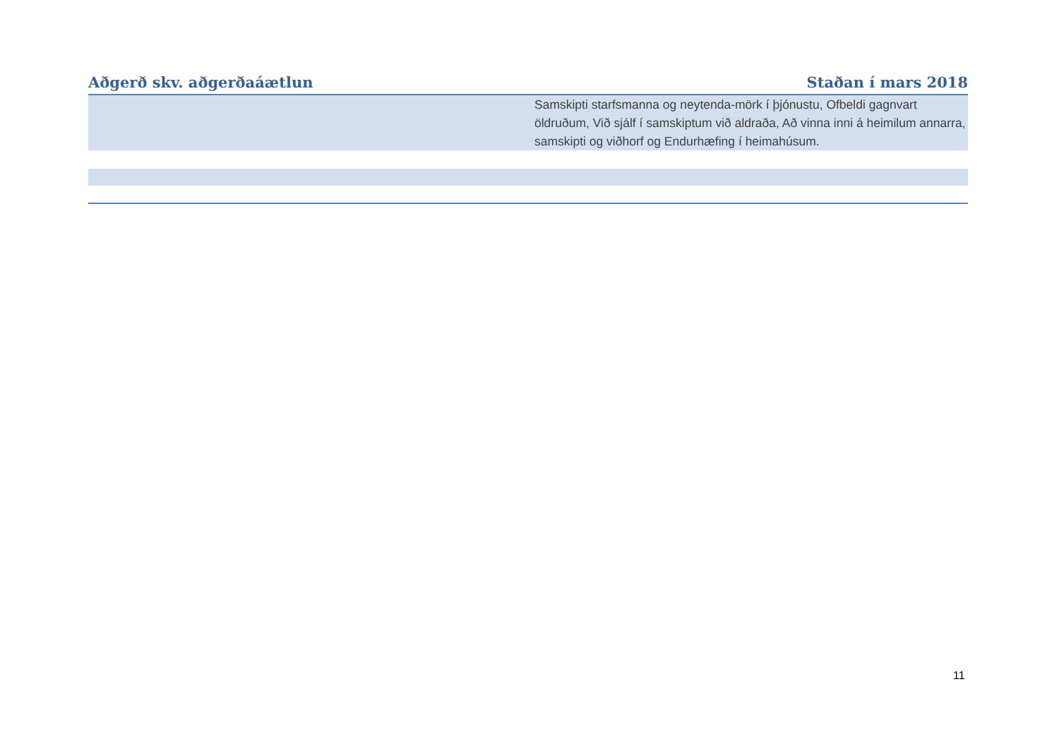| Aðgerð skv. aðgerðaáætlun | Staðan í mars 2018 |
| --- | --- |
| | Samskipti starfsmanna og neytenda-mörk í þjónustu, Ofbeldi gagnvart öldruðum, Við sjálf í samskiptum við aldraða, Að vinna inni á heimilum annarra, samskipti og viðhorf og Endurhæfing í heimahúsum. |
11